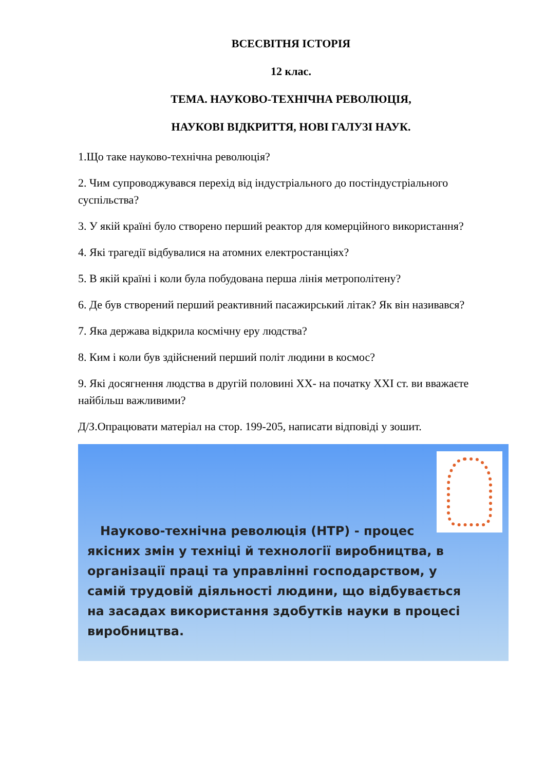ВСЕСВІТНЯ ІСТОРІЯ
12 клас.
ТЕМА. НАУКОВО-ТЕХНІЧНА РЕВОЛЮЦІЯ,
НАУКОВІ ВІДКРИТТЯ, НОВІ ГАЛУЗІ НАУК.
1.Що таке науково-технічна революція?
2. Чим супроводжувався перехід від індустріального до постіндустріального суспільства?
3. У якій країні було створено перший реактор для комерційного використання?
4. Які трагедії відбувалися на атомних електростанціях?
5. В якій країні і коли була побудована перша лінія метрополітену?
6. Де був створений перший реактивний пасажирський літак? Як він називався?
7. Яка держава відкрила космічну еру людства?
8. Ким і коли був здійснений перший політ людини в космос?
9. Які досягнення людства в другій половині ХХ- на початку ХХІ ст. ви вважаєте найбільш важливими?
Д/З.Опрацювати матеріал на стор. 199-205, написати відповіді у зошит.
Науково-технічна революція (НТР) - процес якісних змін у техніці й технології виробництва, в організації праці та управлінні господарством, у самій трудовій діяльності людини, що відбувається на засадах використання здобутків науки в процесі виробництва.